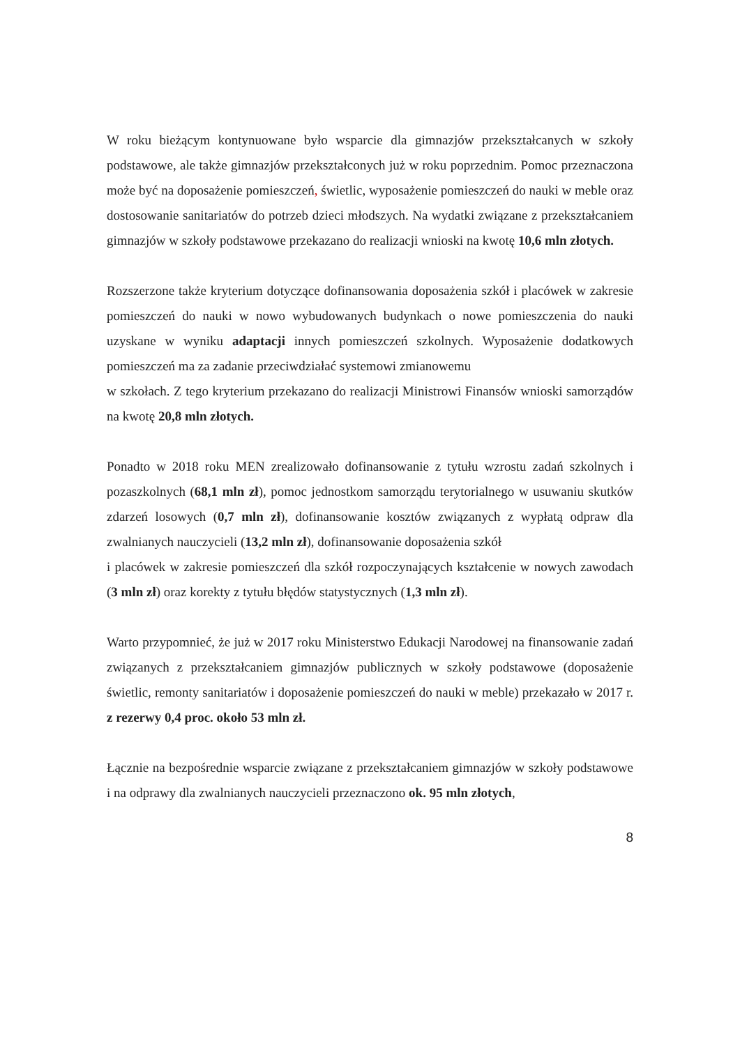W roku bieżącym kontynuowane było wsparcie dla gimnazjów przekształcanych w szkoły podstawowe, ale także gimnazjów przekształconych już w roku poprzednim. Pomoc przeznaczona może być na doposażenie pomieszczeń, świetlic, wyposażenie pomieszczeń do nauki w meble oraz dostosowanie sanitariatów do potrzeb dzieci młodszych. Na wydatki związane z przekształcaniem gimnazjów w szkoły podstawowe przekazano do realizacji wnioski na kwotę 10,6 mln złotych.
Rozszerzone także kryterium dotyczące dofinansowania doposażenia szkół i placówek w zakresie pomieszczeń do nauki w nowo wybudowanych budynkach o nowe pomieszczenia do nauki uzyskane w wyniku adaptacji innych pomieszczeń szkolnych. Wyposażenie dodatkowych pomieszczeń ma za zadanie przeciwdziałać systemowi zmianowemu
w szkołach. Z tego kryterium przekazano do realizacji Ministrowi Finansów wnioski samorządów na kwotę 20,8 mln złotych.
Ponadto w 2018 roku MEN zrealizowało dofinansowanie z tytułu wzrostu zadań szkolnych i pozaszkolnych (68,1 mln zł), pomoc jednostkom samorządu terytorialnego w usuwaniu skutków zdarzeń losowych (0,7 mln zł), dofinansowanie kosztów związanych z wypłatą odpraw dla zwalnianych nauczycieli (13,2 mln zł), dofinansowanie doposażenia szkół
i placówek w zakresie pomieszczeń dla szkół rozpoczynających kształcenie w nowych zawodach (3 mln zł) oraz korekty z tytułu błędów statystycznych (1,3 mln zł).
Warto przypomnieć, że już w 2017 roku Ministerstwo Edukacji Narodowej na finansowanie zadań związanych z przekształcaniem gimnazjów publicznych w szkoły podstawowe (doposażenie świetlic, remonty sanitariatów i doposażenie pomieszczeń do nauki w meble) przekazało w 2017 r. z rezerwy 0,4 proc. około 53 mln zł.
Łącznie na bezpośrednie wsparcie związane z przekształcaniem gimnazjów w szkoły podstawowe i na odprawy dla zwalnianych nauczycieli przeznaczono ok. 95 mln złotych,
8